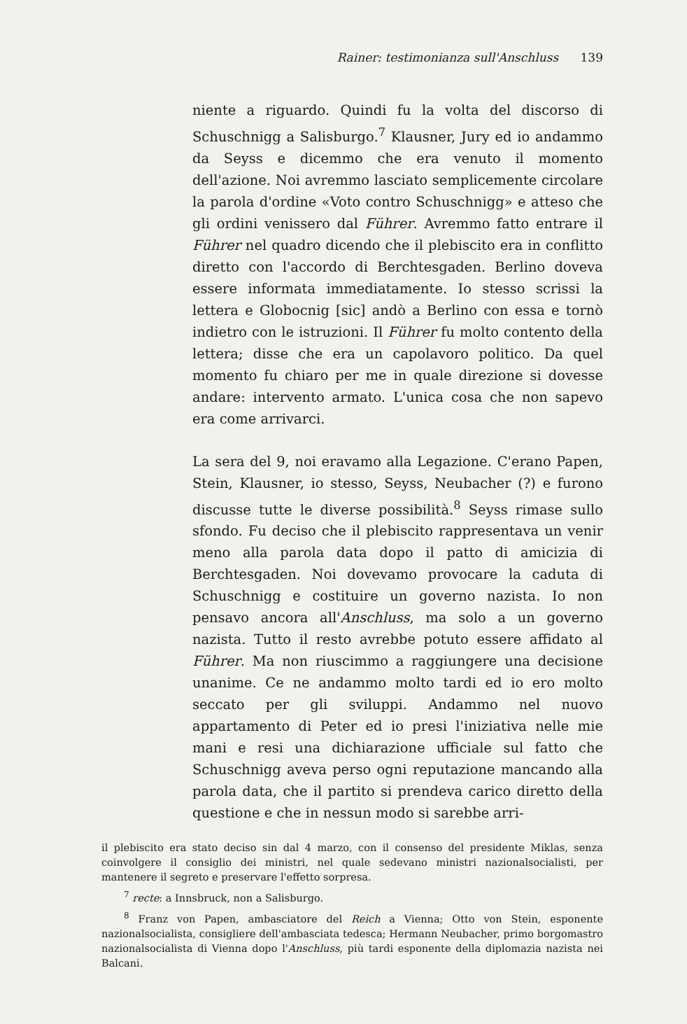Rainer: testimonianza sull'Anschluss 139
niente a riguardo. Quindi fu la volta del discorso di Schuschnigg a Salisburgo.<sup>7</sup> Klausner, Jury ed io andammo da Seyss e dicemmo che era venuto il momento dell'azione. Noi avremmo lasciato semplicemente circolare la parola d'ordine «Voto contro Schuschnigg» e atteso che gli ordini venissero dal Führer. Avremmo fatto entrare il Führer nel quadro dicendo che il plebiscito era in conflitto diretto con l'accordo di Berchtesgaden. Berlino doveva essere informata immediatamente. Io stesso scrissi la lettera e Globocnig [sic] andò a Berlino con essa e tornò indietro con le istruzioni. Il Führer fu molto contento della lettera; disse che era un capolavoro politico. Da quel momento fu chiaro per me in quale direzione si dovesse andare: intervento armato. L'unica cosa che non sapevo era come arrivarci.
La sera del 9, noi eravamo alla Legazione. C'erano Papen, Stein, Klausner, io stesso, Seyss, Neubacher (?) e furono discusse tutte le diverse possibilità.<sup>8</sup> Seyss rimase sullo sfondo. Fu deciso che il plebiscito rappresentava un venir meno alla parola data dopo il patto di amicizia di Berchtesgaden. Noi dovevamo provocare la caduta di Schuschnigg e costituire un governo nazista. Io non pensavo ancora all'Anschluss, ma solo a un governo nazista. Tutto il resto avrebbe potuto essere affidato al Führer. Ma non riuscimmo a raggiungere una decisione unanime. Ce ne andammo molto tardi ed io ero molto seccato per gli sviluppi. Andammo nel nuovo appartamento di Peter ed io presi l'iniziativa nelle mie mani e resi una dichiarazione ufficiale sul fatto che Schuschnigg aveva perso ogni reputazione mancando alla parola data, che il partito si prendeva carico diretto della questione e che in nessun modo si sarebbe arri-
il plebiscito era stato deciso sin dal 4 marzo, con il consenso del presidente Miklas, senza coinvolgere il consiglio dei ministri, nel quale sedevano ministri nazionalsocialisti, per mantenere il segreto e preservare l'effetto sorpresa.
<sup>7</sup> recte: a Innsbruck, non a Salisburgo.
<sup>8</sup> Franz von Papen, ambasciatore del Reich a Vienna; Otto von Stein, esponente nazionalsocialista, consigliere dell'ambasciata tedesca; Hermann Neubacher, primo borgomastro nazionalsocialista di Vienna dopo l'Anschluss, più tardi esponente della diplomazia nazista nei Balcani.